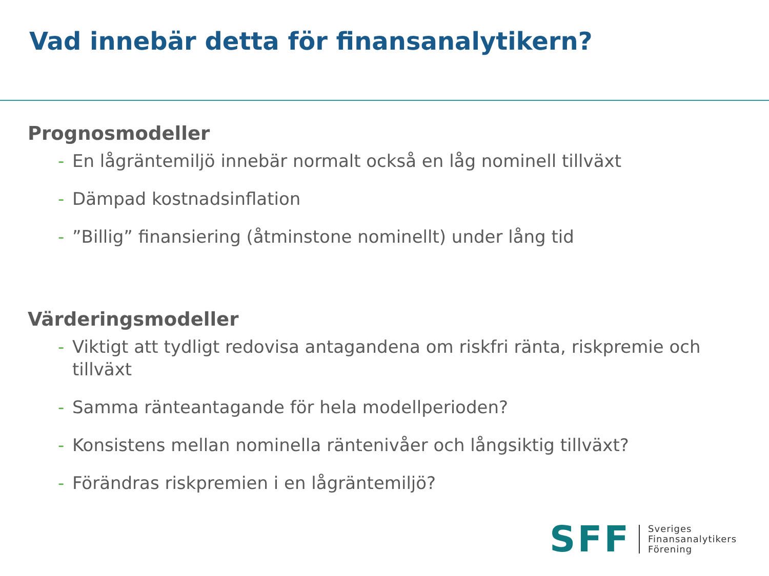Vad innebär detta för finansanalytikern?
Prognosmodeller
- En lågräntemiljö innebär normalt också en låg nominell tillväxt
- Dämpad kostnadsinflation
-”Billig” finansiering (åtminstone nominellt) under lång tid
Värderingsmodeller
- Viktigt att tydligt redovisa antagandena om riskfri ränta, riskpremie och tillväxt
- Samma ränteantagande för hela modellperioden?
- Konsistens mellan nominella räntenivåer och långsiktig tillväxt?
- Förändras riskpremien i en lågräntemiljö?
SFF Sveriges
Finansanalytikers
Förening